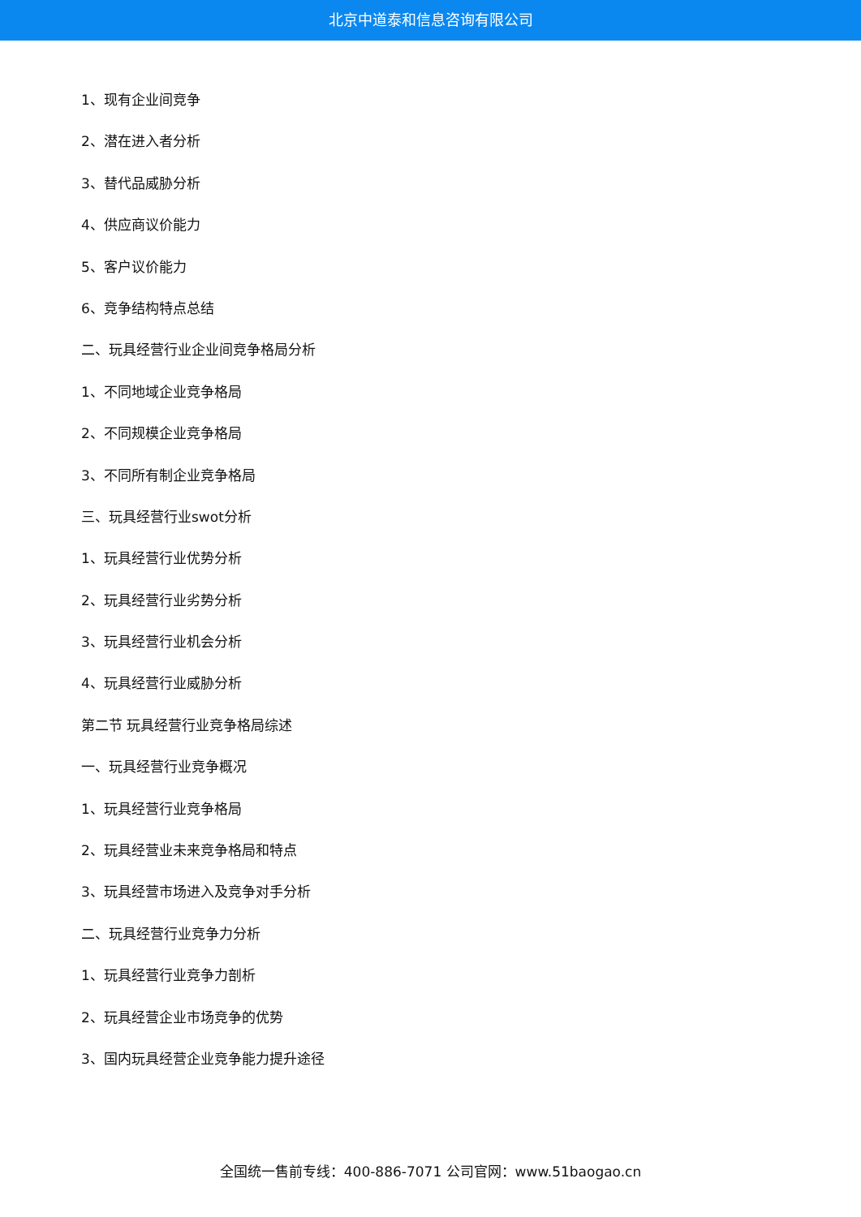北京中道泰和信息咨询有限公司
1、现有企业间竞争
2、潜在进入者分析
3、替代品威胁分析
4、供应商议价能力
5、客户议价能力
6、竞争结构特点总结
二、玩具经营行业企业间竞争格局分析
1、不同地域企业竞争格局
2、不同规模企业竞争格局
3、不同所有制企业竞争格局
三、玩具经营行业swot分析
1、玩具经营行业优势分析
2、玩具经营行业劣势分析
3、玩具经营行业机会分析
4、玩具经营行业威胁分析
第二节 玩具经营行业竞争格局综述
一、玩具经营行业竞争概况
1、玩具经营行业竞争格局
2、玩具经营业未来竞争格局和特点
3、玩具经营市场进入及竞争对手分析
二、玩具经营行业竞争力分析
1、玩具经营行业竞争力剖析
2、玩具经营企业市场竞争的优势
3、国内玩具经营企业竞争能力提升途径
全国统一售前专线：400-886-7071 公司官网：www.51baogao.cn